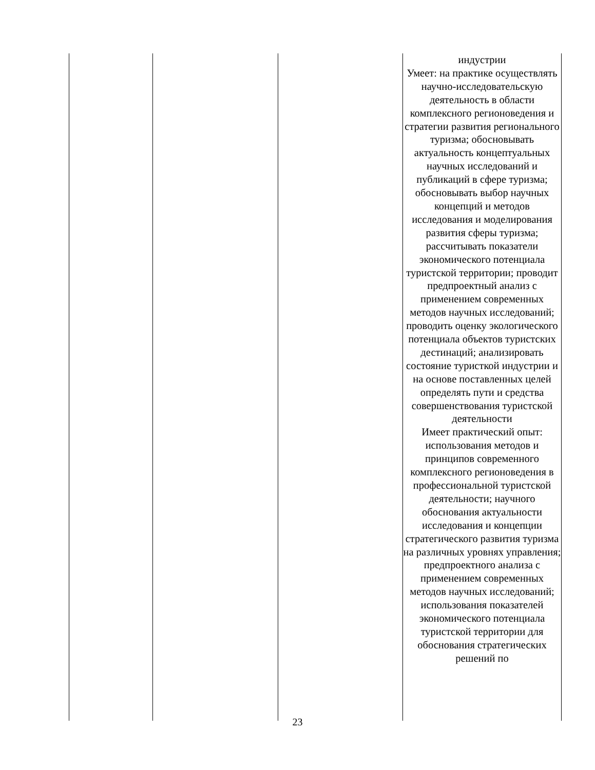| | | | индустрии Умеет: на практике осуществлять научно-исследовательскую деятельность в области комплексного регионоведения и стратегии развития регионального туризма; обосновывать актуальность концептуальных научных исследований и публикаций в сфере туризма; обосновывать выбор научных концепций и методов исследования и моделирования развития сферы туризма; рассчитывать показатели экономического потенциала туристской территории; проводит предпроектный анализ с применением современных методов научных исследований; проводить оценку экологического потенциала объектов туристских дестинаций; анализировать состояние туристкой индустрии и на основе поставленных целей определять пути и средства совершенствования туристской деятельности Имеет практический опыт: использования методов и принципов современного комплексного регионоведения в профессиональной туристской деятельности; научного обоснования актуальности исследования и концепции стратегического развития туризма на различных уровнях управления; предпроектного анализа с применением современных методов научных исследований; использования показателей экономического потенциала туристской территории для обоснования стратегических решений по |
23